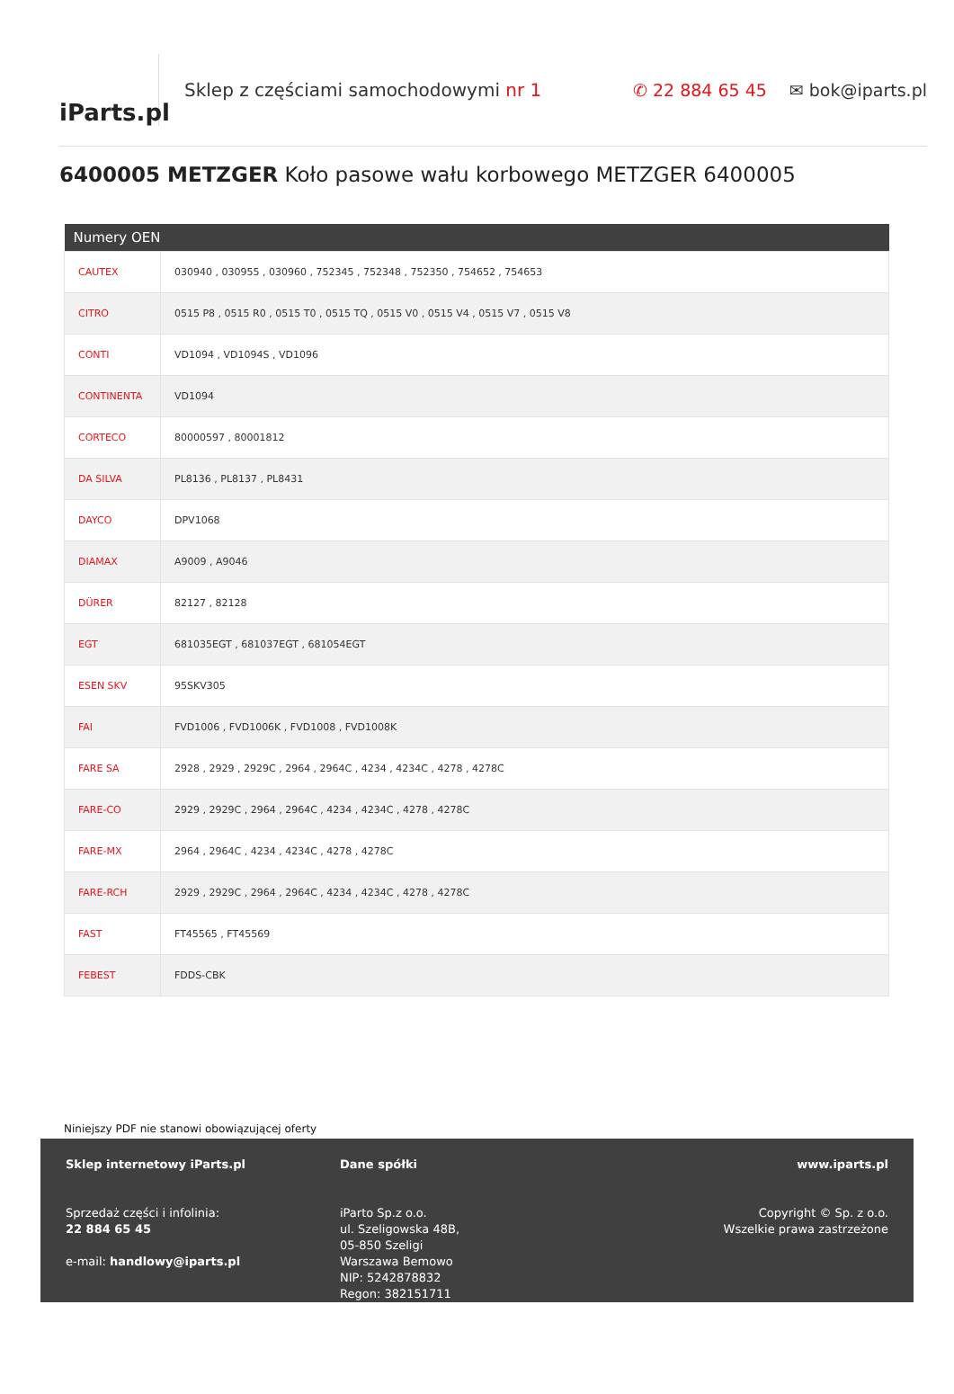iParts.pl
Sklep z częściami samochodowymi nr 1
✆ 22 884 65 45 ✉ bok@iparts.pl
6400005 METZGER Koło pasowe wału korbowego METZGER 6400005
| Numery OEN | |
| --- | --- |
| CAUTEX | 030940 , 030955 , 030960 , 752345 , 752348 , 752350 , 754652 , 754653 |
| CITRO | 0515 P8 , 0515 R0 , 0515 T0 , 0515 TQ , 0515 V0 , 0515 V4 , 0515 V7 , 0515 V8 |
| CONTI | VD1094 , VD1094S , VD1096 |
| CONTINENTA | VD1094 |
| CORTECO | 80000597 , 80001812 |
| DA SILVA | PL8136 , PL8137 , PL8431 |
| DAYCO | DPV1068 |
| DIAMAX | A9009 , A9046 |
| DÜRER | 82127 , 82128 |
| EGT | 681035EGT , 681037EGT , 681054EGT |
| ESEN SKV | 95SKV305 |
| FAI | FVD1006 , FVD1006K , FVD1008 , FVD1008K |
| FARE SA | 2928 , 2929 , 2929C , 2964 , 2964C , 4234 , 4234C , 4278 , 4278C |
| FARE-CO | 2929 , 2929C , 2964 , 2964C , 4234 , 4234C , 4278 , 4278C |
| FARE-MX | 2964 , 2964C , 4234 , 4234C , 4278 , 4278C |
| FARE-RCH | 2929 , 2929C , 2964 , 2964C , 4234 , 4234C , 4278 , 4278C |
| FAST | FT45565 , FT45569 |
| FEBEST | FDDS-CBK |
Niniejszy PDF nie stanowi obowiązującej oferty
Sklep internetowy iParts.pl
Sprzedaż części i infolinia:
22 884 65 45
e-mail: handlowy@iparts.pl
Dane spółki
iParto Sp.z o.o.
ul. Szeligowska 48B,
05-850 Szeligi
Warszawa Bemowo
NIP: 5242878832
Regon: 382151711
www.iparts.pl
Copyright © Sp. z o.o.
Wszelkie prawa zastrzeżone